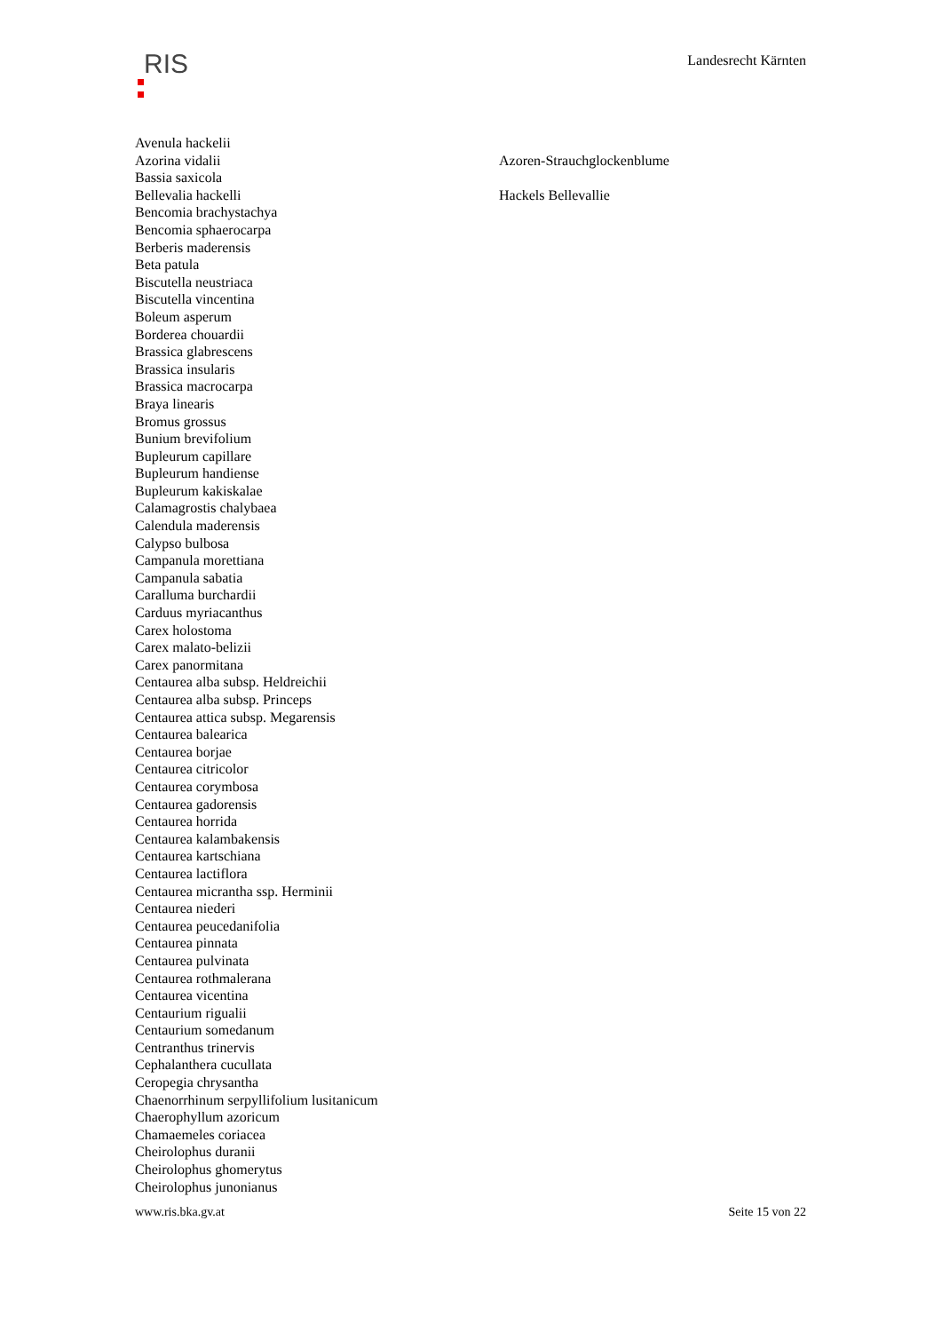RIS
Landesrecht Kärnten
| Avenula hackelii | |
| Azorina vidalii | Azoren-Strauchglockenblume |
| Bassia saxicola | |
| Bellevalia hackelli | Hackels Bellevallie |
| Bencomia brachystachya | |
| Bencomia sphaerocarpa | |
| Berberis maderensis | |
| Beta patula | |
| Biscutella neustriaca | |
| Biscutella vincentina | |
| Boleum asperum | |
| Borderea chouardii | |
| Brassica glabrescens | |
| Brassica insularis | |
| Brassica macrocarpa | |
| Braya linearis | |
| Bromus grossus | |
| Bunium brevifolium | |
| Bupleurum capillare | |
| Bupleurum handiense | |
| Bupleurum kakiskalae | |
| Calamagrostis chalybaea | |
| Calendula maderensis | |
| Calypso bulbosa | |
| Campanula morettiana | |
| Campanula sabatia | |
| Caralluma burchardii | |
| Carduus myriacanthus | |
| Carex holostoma | |
| Carex malato-belizii | |
| Carex panormitana | |
| Centaurea alba subsp. Heldreichii | |
| Centaurea alba subsp. Princeps | |
| Centaurea attica subsp. Megarensis | |
| Centaurea balearica | |
| Centaurea borjae | |
| Centaurea citricolor | |
| Centaurea corymbosa | |
| Centaurea gadorensis | |
| Centaurea horrida | |
| Centaurea kalambakensis | |
| Centaurea kartschiana | |
| Centaurea lactiflora | |
| Centaurea micrantha ssp. Herminii | |
| Centaurea niederi | |
| Centaurea peucedanifolia | |
| Centaurea pinnata | |
| Centaurea pulvinata | |
| Centaurea rothmalerana | |
| Centaurea vicentina | |
| Centaurium rigualii | |
| Centaurium somedanum | |
| Centranthus trinervis | |
| Cephalanthera cucullata | |
| Ceropegia chrysantha | |
| Chaenorrhinum serpyllifolium lusitanicum | |
| Chaerophyllum azoricum | |
| Chamaemeles coriacea | |
| Cheirolophus duranii | |
| Cheirolophus ghomerytus | |
| Cheirolophus junonianus | |
www.ris.bka.gv.at Seite 15 von 22